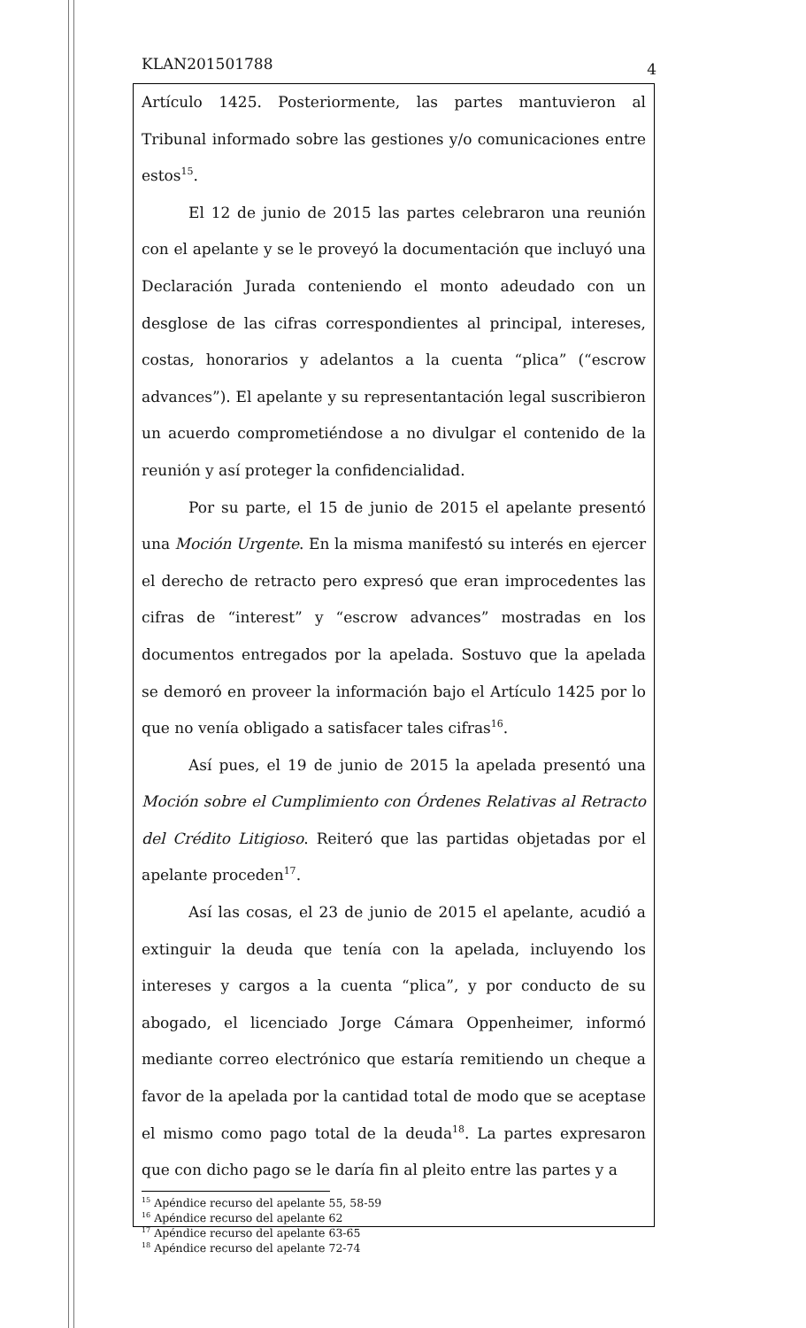KLAN201501788 4
Artículo 1425. Posteriormente, las partes mantuvieron al Tribunal informado sobre las gestiones y/o comunicaciones entre estos<sup>15</sup>.
El 12 de junio de 2015 las partes celebraron una reunión con el apelante y se le proveyó la documentación que incluyó una Declaración Jurada conteniendo el monto adeudado con un desglose de las cifras correspondientes al principal, intereses, costas, honorarios y adelantos a la cuenta “plica” (“escrow advances”). El apelante y su representantación legal suscribieron un acuerdo comprometiéndose a no divulgar el contenido de la reunión y así proteger la confidencialidad.
Por su parte, el 15 de junio de 2015 el apelante presentó una Moción Urgente. En la misma manifestó su interés en ejercer el derecho de retracto pero expresó que eran improcedentes las cifras de “interest” y “escrow advances” mostradas en los documentos entregados por la apelada. Sostuvo que la apelada se demoró en proveer la información bajo el Artículo 1425 por lo que no venía obligado a satisfacer tales cifras<sup>16</sup>.
Así pues, el 19 de junio de 2015 la apelada presentó una Moción sobre el Cumplimiento con Órdenes Relativas al Retracto del Crédito Litigioso. Reiteró que las partidas objetadas por el apelante proceden<sup>17</sup>.
Así las cosas, el 23 de junio de 2015 el apelante, acudió a extinguir la deuda que tenía con la apelada, incluyendo los intereses y cargos a la cuenta “plica”, y por conducto de su abogado, el licenciado Jorge Cámara Oppenheimer, informó mediante correo electrónico que estaría remitiendo un cheque a favor de la apelada por la cantidad total de modo que se aceptase el mismo como pago total de la deuda<sup>18</sup>. La partes expresaron que con dicho pago se le daría fin al pleito entre las partes y a
<sup>15</sup> Apéndice recurso del apelante 55, 58-59
<sup>16</sup> Apéndice recurso del apelante 62
<sup>17</sup> Apéndice recurso del apelante 63-65
<sup>18</sup> Apéndice recurso del apelante 72-74